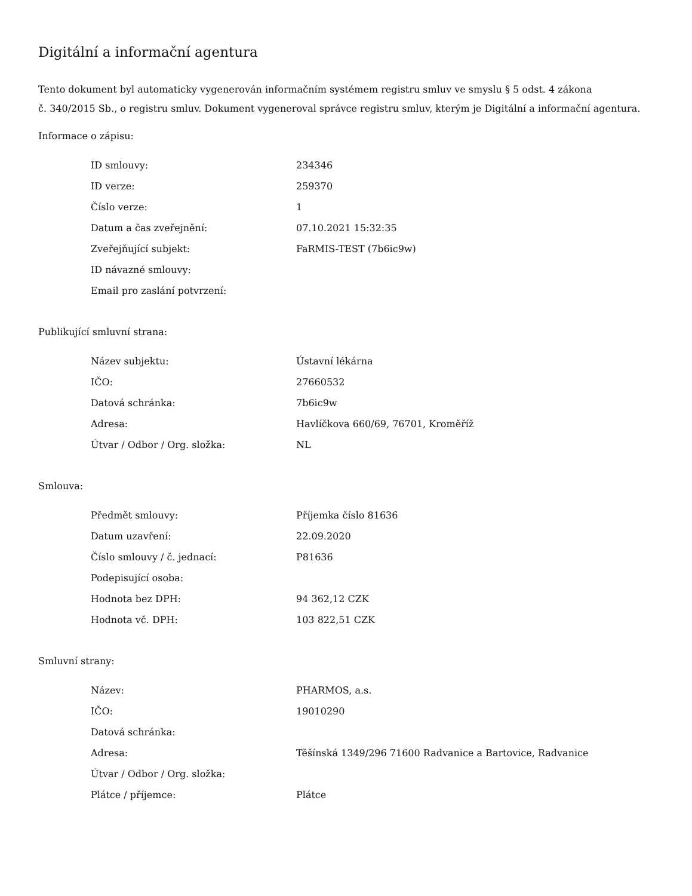Digitální a informační agentura
Tento dokument byl automaticky vygenerován informačním systémem registru smluv ve smyslu § 5 odst. 4 zákona
č. 340/2015 Sb., o registru smluv. Dokument vygeneroval správce registru smluv, kterým je Digitální a informační agentura.
Informace o zápisu:
| ID smlouvy: | 234346 |
| ID verze: | 259370 |
| Číslo verze: | 1 |
| Datum a čas zveřejnění: | 07.10.2021 15:32:35 |
| Zveřejňující subjekt: | FaRMIS-TEST (7b6ic9w) |
| ID návazné smlouvy: | |
| Email pro zaslání potvrzení: | |
Publikující smluvní strana:
| Název subjektu: | Ústavní lékárna |
| IČO: | 27660532 |
| Datová schránka: | 7b6ic9w |
| Adresa: | Havlíčkova 660/69, 76701, Kroměříž |
| Útvar / Odbor / Org. složka: | NL |
Smlouva:
| Předmět smlouvy: | Příjemka číslo 81636 |
| Datum uzavření: | 22.09.2020 |
| Číslo smlouvy / č. jednací: | P81636 |
| Podepisující osoba: | |
| Hodnota bez DPH: | 94 362,12 CZK |
| Hodnota vč. DPH: | 103 822,51 CZK |
Smluvní strany:
| Název: | PHARMOS, a.s. |
| IČO: | 19010290 |
| Datová schránka: | |
| Adresa: | Těšínská 1349/296 71600 Radvanice a Bartovice, Radvanice |
| Útvar / Odbor / Org. složka: | |
| Plátce / příjemce: | Plátce |